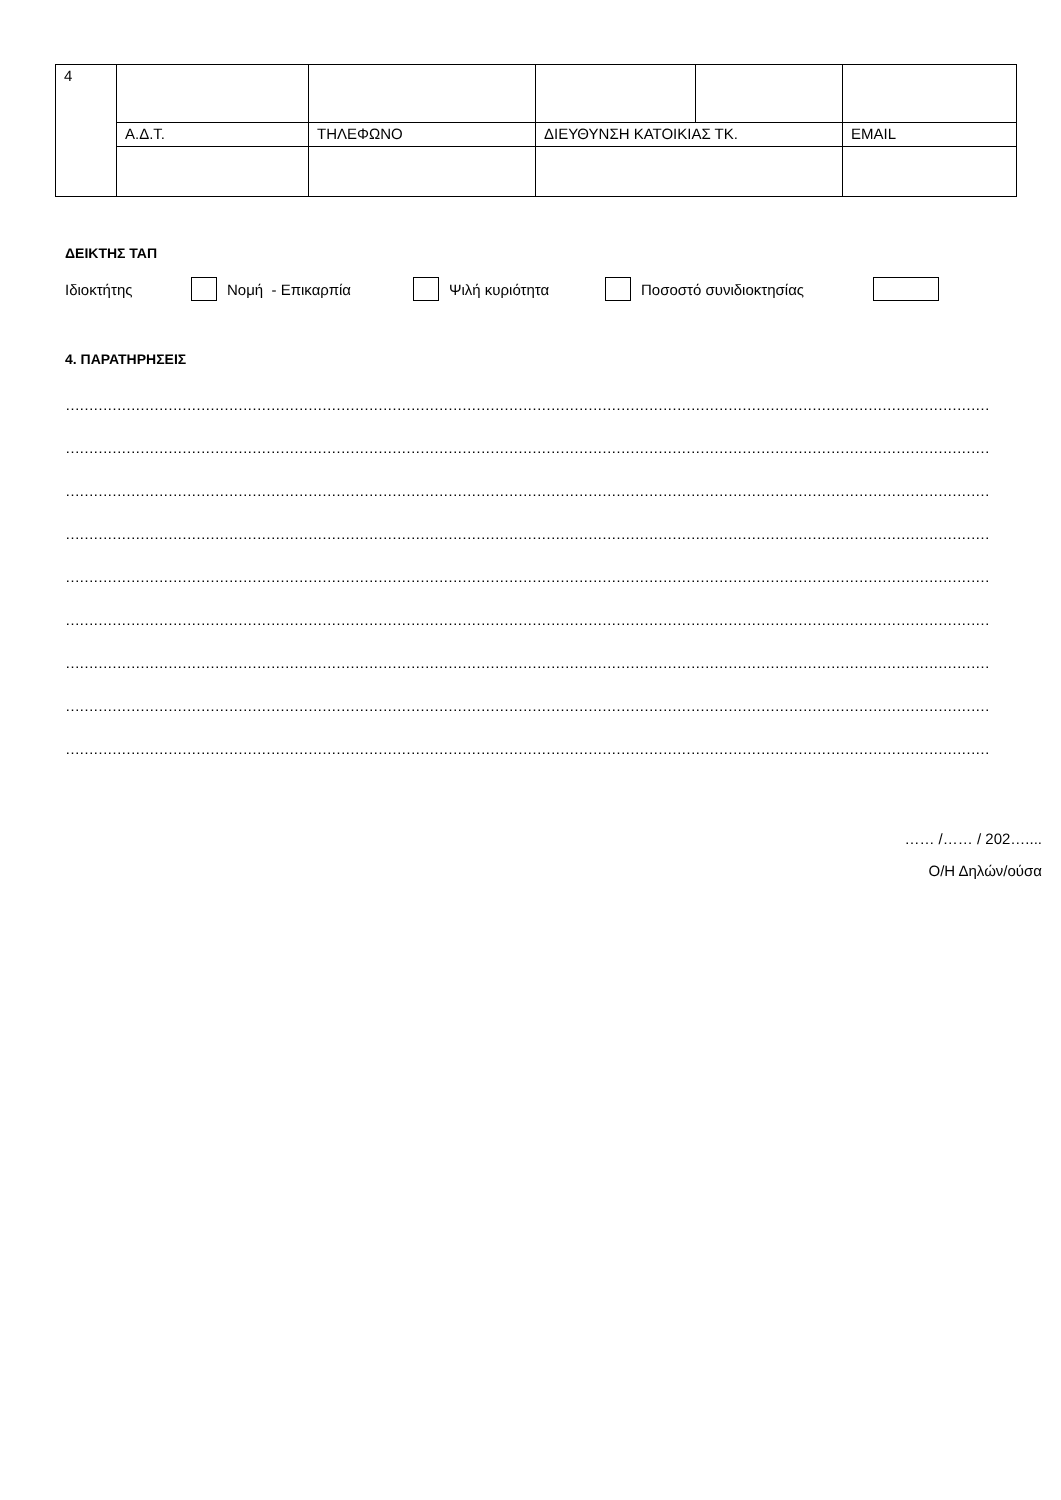| 4 | | | | | |
| | Α.Δ.Τ. | ΤΗΛΕΦΩΝΟ | ΔΙΕΥΘΥΝΣΗ ΚΑΤΟΙΚΙΑΣ ΤΚ. | | EMAIL |
ΔΕΙΚΤΗΣ ΤΑΠ
Ιδιοκτήτης Νομή - Επικαρπία Ψιλή κυριότητα Ποσοστό συνιδιοκτησίας
4. ΠΑΡΑΤΗΡΗΣΕΙΣ
………………………………………………………………………………………………………………………………………………………………………………………………………………………
………………………………………………………………………………………………………………………………………………………………………………………………………………………
………………………………………………………………………………………………………………………………………………………………………………………………………………………
………………………………………………………………………………………………………………………………………………………………………………………………………………………
………………………………………………………………………………………………………………………………………………………………………………………………………………………
………………………………………………………………………………………………………………………………………………………………………………………………………………………
………………………………………………………………………………………………………………………………………………………………………………………………………………………
………………………………………………………………………………………………………………………………………………………………………………………………………………………
………………………………………………………………………………………………………………………………………………………………………………………………………………………
…… /…… / 202…....
Ο/Η Δηλών/ούσα